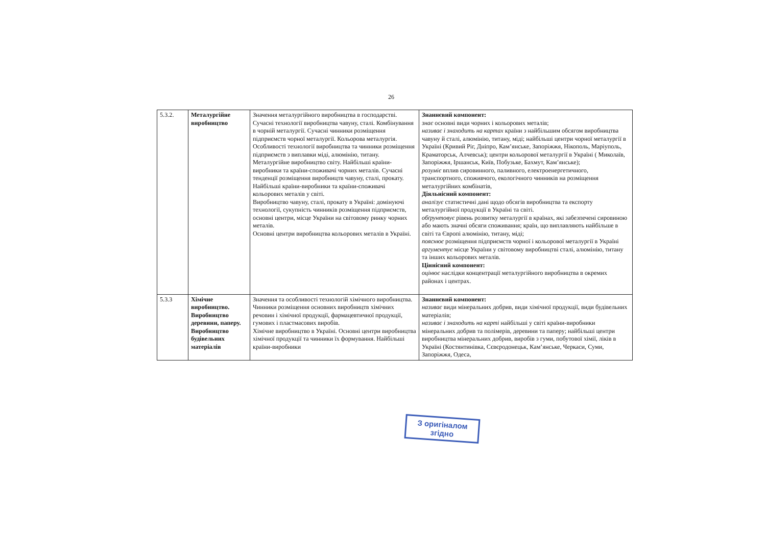26
| 5.3.2. | Металургійне виробництво | Значення металургійного виробництва в господарстві. Сучасні технології виробництва чавуну, сталі. Комбінування в чорній металургії. Сучасні чинники розміщення підприємств чорної металургії. Кольорова металургія. Особливості технології виробництва та чинники розміщення підприємств з виплавки міді, алюмінію, титану. Металургійне виробництво світу. Найбільші країни-виробники та країни-споживачі чорних металів. Сучасні тенденції розміщення виробництв чавуну, сталі, прокату. Найбільші країни-виробники та країни-споживачі кольорових металів у світі. Виробництво чавуну, сталі, прокату в Україні: домінуючі технології, сукупність чинників розміщення підприємств, основні центри, місце України на світовому ринку чорних металів. Основні центри виробництва кольорових металів в Україні. | Знаннєвий компонент: знає основні види чорних і кольорових металів; називає і знаходить на картах країни з найбільшим обсягом виробництва чавуну й сталі, алюмінію, титану, міді; найбільші центри чорної металургії в Україні (Кривий Ріг, Дніпро, Кам’янське, Запоріжжя, Нікополь, Маріуполь, Краматорськ, Алчевськ); центри кольорової металургії в Україні ( Миколаїв, Запоріжжя, Іршанськ, Київ, Побузьке, Бахмут, Кам’янське); розуміє вплив сировинного, паливного, електроенергетичного, транспортного, споживчого, екологічного чинників на розміщення металургійних комбінатів, Діяльнісний компонент: аналізує статистичні дані щодо обсягів виробництва та експорту металургійної продукції в Україні та світі. обґрунтовує рівень розвитку металургії в країнах, які забезпечені сировиною або мають значні обсяги споживання; країн, що виплавляють найбільше в світі та Європі алюмінію, титану, міді; пояснює розміщення підприємств чорної і кольорової металургії в Україні аргументує місце України у світовому виробництві сталі, алюмінію, титану та інших кольорових металів. Ціннісний компонент: оцінює наслідки концентрації металургійного виробництва в окремих районах і центрах. |
| 5.3.3 | Хімічне виробництво. Виробництво деревини, паперу. Виробництво будівельних матеріалів | Значення та особливості технологій хімічного виробництва. Чинники розміщення основних виробництв хімічних речовин і хімічної продукції, фармацевтичної продукції, гумових і пластмасових виробів. Хімічне виробництво в Україні. Основні центри виробництва хімічної продукції та чинники їх формування. Найбільші країни-виробники | Знаннєвий компонент: називає види мінеральних добрив, види хімічної продукції, види будівельних матеріалів; називає і знаходить на карті найбільші у світі країни-виробники мінеральних добрив та полімерів, деревини та паперу; найбільші центри виробництва мінеральних добрив, виробів з гуми, побутової хімії, ліків в Україні (Костянтинівка, Сєвєродонецьк, Кам’янське, Черкаси, Суми, Запоріжжя, Одеса, |
З оригіналом згідно